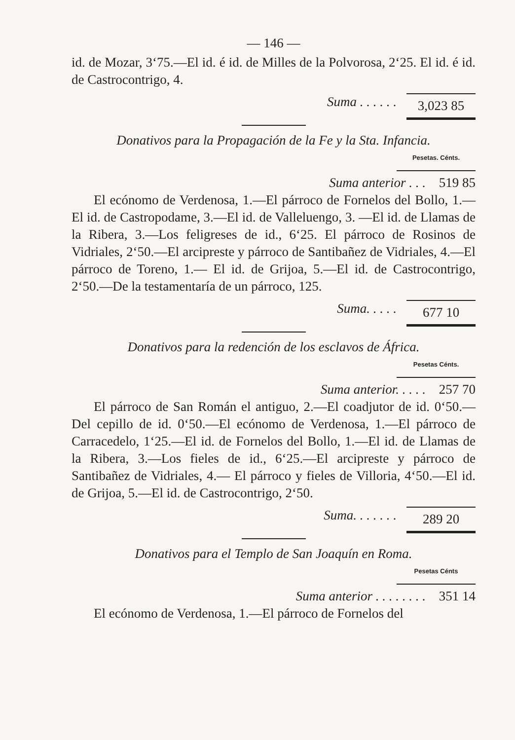— 146 —
id. de Mozar, 3‘75.—El id. é id. de Milles de la Polvorosa, 2‘25. El id. é id. de Castrocontrigo, 4.
Suma . . . . . . 3,023 85
Donativos para la Propagación de la Fe y la Sta. Infancia.
Pesetas. Cénts.
Suma anterior . . . 519 85
El ecónomo de Verdenosa, 1.—El párroco de Fornelos del Bollo, 1.—El id. de Castropodame, 3.—El id. de Valleluengo, 3. —El id. de Llamas de la Ribera, 3.—Los feligreses de id., 6‘25. El párroco de Rosinos de Vidriales, 2‘50.—El arcipreste y párroco de Santibañez de Vidriales, 4.—El párroco de Toreno, 1.— El id. de Grijoa, 5.—El id. de Castrocontrigo, 2‘50.—De la testamentaría de un párroco, 125.
Suma. . . . . 677 10
Donativos para la redención de los esclavos de África.
Pesetas Cénts.
Suma anterior. . . . . 257 70
El párroco de San Román el antiguo, 2.—El coadjutor de id. 0‘50.—Del cepillo de id. 0‘50.—El ecónomo de Verdenosa, 1.—El párroco de Carracedelo, 1‘25.—El id. de Fornelos del Bollo, 1.—El id. de Llamas de la Ribera, 3.—Los fieles de id., 6‘25.—El arcipreste y párroco de Santibañez de Vidriales, 4.— El párroco y fieles de Villoria, 4‘50.—El id. de Grijoa, 5.—El id. de Castrocontrigo, 2‘50.
Suma. . . . . . . 289 20
Donativos para el Templo de San Joaquín en Roma.
Pesetas Cénts
Suma anterior . . . . . . . . 351 14
El ecónomo de Verdenosa, 1.—El párroco de Fornelos del